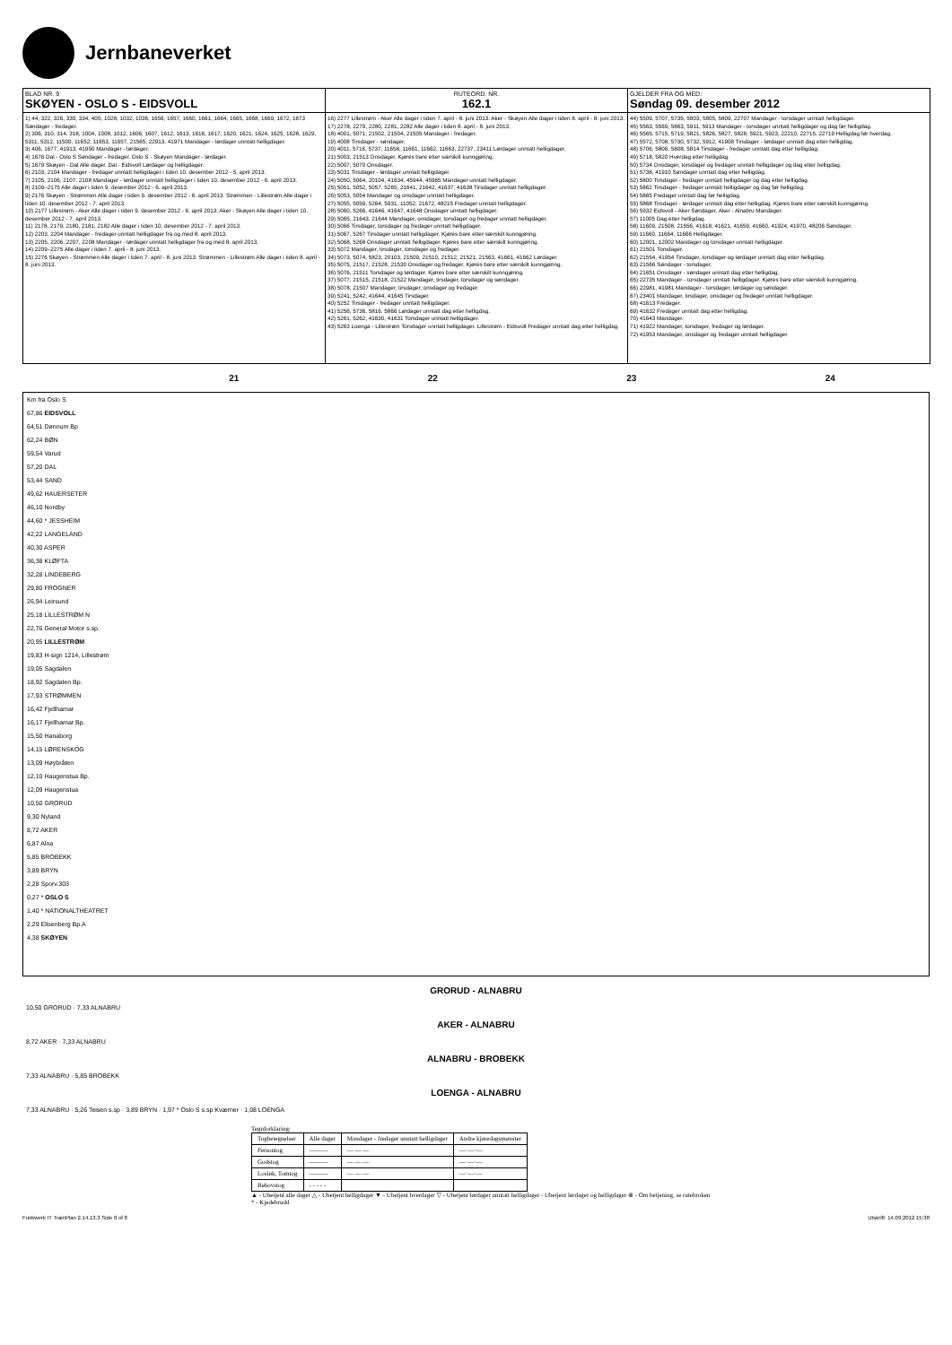Jernbaneverket
| BLAD NR. 9 SKØYEN - OSLO S - EIDSVOLL | RUTEORD. NR. 162.1 | GJELDER FRA OG MED: Søndag 09. desember 2012 |
| 1) 44, 322, 326, 330, 334, 405, 1028, 1032, 1036, 1656, 1657, 1660, 1661, 1664, 1665, 1668, 1669, 1672, 1673 Søndager - fredager. 2) 306, 310, 314, 318, 1004, 1008, 1012, 1606, 1607, 1612, 1613, 1616, 1617, 1620, 1621, 1624, 1625, 1628, 1629, 5311, 5312, 11500, 11652, 11653, 11657, 21565, 22913, 41971 Mandager - lørdager unntatt helligdager. 3) 406, 1677, 41913, 41990 Mandager - lørdager. 4) 1676 Dal - Oslo S Søndager - fredager. Oslo S - Skøyen Mandager - lørdager. 5) 1679 Skøyen - Dal Alle dager. Dal - Eidsvoll Lørdager og helligdager. 6) 2103, 2104 Mandager - fredager unntatt helligdager i tiden 10. desember 2012 - 5. april 2013. 7) 2105, 2106, 2107, 2108 Mandager - lørdager unntatt helligdager i tiden 10. desember 2012 - 6. april 2013. 8) 2109–2175 Alle dager i tiden 9. desember 2012 - 6. april 2013. 9) 2176 Skøyen - Strømmen Alle dager i tiden 9. desember 2012 - 6. april 2013. Strømmen - Lillestrøm Alle dager i tiden 10. desember 2012 - 7. april 2013. 10) 2177 Lillestrøm - Aker Alle dager i tiden 9. desember 2012 - 6. april 2013. Aker - Skøyen Alle dager i tiden 10. desember 2012 - 7. april 2013. 11) 2178, 2179, 2180, 2181, 2182 Alle dager i tiden 10. desember 2012 - 7. april 2013. 12) 2203, 2204 Mandager - fredager unntatt helligdager fra og med 8. april 2013. 13) 2205, 2206, 2207, 2208 Mandager - lørdager unntatt helligdager fra og med 8. april 2013. 14) 2209–2275 Alle dager i tiden 7. april - 8. juni 2013. 15) 2276 Skøyen - Strømmen Alle dager i tiden 7. april - 8. juni 2013. Strømmen - Lillestrøm Alle dager i tiden 8. april - 8. juni 2013. | 16) 2277 Lillestrøm - Aker Alle dager i tiden 7. april - 8. juni 2013. Aker - Skøyen Alle dager i tiden 8. april - 8. juni 2013. 17) 2278, 2279, 2280, 2281, 2282 Alle dager i tiden 8. april - 8. juni 2013. 18) 4001, 5071, 21502, 21504, 21505 Mandager - fredager. 19) 4008 Tirsdager - søndager. 20) 4011, 5716, 5737, 11658, 11661, 11662, 11663, 22737, 23411 Lørdager unntatt helligdager. 21) 5003, 21513 Onsdager. Kjøres bare etter særskilt kunngjøring. 22) 5007, 5070 Onsdager. 23) 5031 Tirsdager - lørdager unntatt helligdager. 24) 5050, 5064, 20104, 41634, 45944, 45965 Mandager unntatt helligdager. 25) 5051, 5052, 5057, 5265, 21641, 21642, 41637, 41638 Tirsdager unntatt helligdager. 26) 5053, 5054 Mandager og onsdager unntatt helligdager. 27) 5055, 5059, 5264, 5931, 11052, 21672, 48215 Fredager unntatt helligdager. 28) 5060, 5266, 41646, 41647, 41648 Onsdager unntatt helligdager. 29) 5065, 21643, 21644 Mandager, onsdager, torsdager og fredager unntatt helligdager. 30) 5066 Tirsdager, torsdager og fredager unntatt helligdager. 31) 5067, 5267 Tirsdager unntatt helligdager. Kjøres bare etter særskilt kunngjøring. 32) 5068, 5268 Onsdager unntatt helligdager. Kjøres bare etter særskilt kunngjøring. 33) 5072 Mandager, tirsdager, torsdager og fredager. 34) 5073, 5074, 5823, 20103, 21509, 21510, 21512, 21521, 21563, 41661, 41662 Lørdager. 35) 5075, 21517, 21528, 21530 Onsdager og fredager. Kjøres bare etter særskilt kunngjøring. 36) 5076, 21511 Torsdager og lørdager. Kjøres bare etter særskilt kunngjøring. 37) 5077, 21515, 21518, 21522 Mandager, tirsdager, torsdager og søndager. 38) 5078, 21507 Mandager, tirsdager, onsdager og fredager. 39) 5241, 5242, 41644, 41645 Tirsdager. 40) 5252 Tirsdager - fredager unntatt helligdager. 41) 5256, 5736, 5816, 5866 Lørdager unntatt dag etter helligdag. 42) 5261, 5262, 41630, 41631 Torsdager unntatt helligdager. 43) 5263 Loenga - Lillestrøm Torsdager unntatt helligdager. Lillestrøm - Eidsvoll Fredager unntatt dag etter helligdag. | 44) 5509, 5707, 5735, 5803, 5805, 5809, 22707 Mandager - torsdager unntatt helligdager. 45) 5563, 5569, 5863, 5911, 5913 Mandager - torsdager unntatt helligdager og dag før helligdag. 46) 5565, 5715, 5719, 5821, 5826, 5827, 5828, 5921, 5923, 22210, 22715, 22719 Helligdag før hverdag. 47) 5572, 5708, 5730, 5732, 5912, 41908 Tirsdager - lørdager unntatt dag etter helligdag. 48) 5706, 5806, 5808, 5814 Tirsdager - fredager unntatt dag etter helligdag. 49) 5718, 5820 Hverdag etter helligdag. 50) 5734 Onsdager, torsdager og fredager unntatt helligdager og dag etter helligdag. 51) 5738, 41910 Søndager unntatt dag etter helligdag. 52) 5800 Tirsdager - fredager unntatt helligdager og dag etter helligdag. 53) 5862 Tirsdager - fredager unntatt helligdager og dag før helligdag. 54) 5865 Fredager unntatt dag før helligdag. 55) 5868 Tirsdager - lørdager unntatt dag etter helligdag. Kjøres bare etter særskilt kunngjøring. 56) 5932 Eidsvoll - Aker Søndager. Aker - Alnabru Mandager. 57) 11005 Dag etter helligdag. 58) 11609, 21508, 21556, 41618, 41621, 41659, 41660, 41924, 41970, 48206 Søndager. 59) 11660, 11664, 11666 Helligdager. 60) 12001, 12002 Mandager og torsdager unntatt helligdager. 61) 21501 Torsdager. 62) 21554, 41954 Tirsdager, torsdager og lørdager unntatt dag etter helligdag. 63) 21566 Søndager - torsdager. 64) 21651 Onsdager - søndager unntatt dag etter helligdag. 65) 22735 Mandager - torsdager unntatt helligdager. Kjøres bare etter særskilt kunngjøring. 66) 22981, 41981 Mandager - torsdager, lørdager og søndager. 67) 23401 Mandager, tirsdager, onsdager og fredager unntatt helligdager. 68) 41613 Fredager. 69) 41632 Fredager unntatt dag etter helligdag. 70) 41643 Mandager. 71) 41922 Mandager, torsdager, fredager og lørdager. 72) 41953 Mandager, onsdager og fredager unntatt helligdager. |
21 22 23 24
Km fra Oslo S
67,86 EIDSVOLL
64,51 Dønnum Bp
62,24 BØN
59,54 Varud
57,20 DAL
53,44 SAND
49,62 HAUERSETER
46,10 Nordby
44,60 * JESSHEIM
42,22 LANGELAND
40,30 ASPER
36,38 KLØFTA
32,28 LINDEBERG
29,80 FROGNER
26,94 Leirsund
25,18 LILLESTRØM N
22,76 General Motor s.sp.
20,95 LILLESTRØM
19,83 H-sign 1214, Lillestrøm
19,05 Sagdalen
18,92 Sagdalen Bp.
17,93 STRØMMEN
16,42 Fjellhamar
16,17 Fjellhamar Bp.
15,50 Hanaborg
14,15 LØRENSKOG
13,09 Høybråten
12,10 Haugenstua Bp.
12,09 Haugenstua
10,50 GRORUD
9,30 Nyland
8,72 AKER
6,87 Alna
5,85 BROBEKK
3,89 BRYN
2,28 Sporv.303
0,27 * OSLO S
1,40 * NATIONALTHEATRET
2,29 Elisenberg Bp.A
4,38 SKØYEN
GRORUD - ALNABRU
10,50 GRORUD · 7,33 ALNABRU
AKER - ALNABRU
8,72 AKER · 7,33 ALNABRU
ALNABRU - BROBEKK
7,33 ALNABRU · 5,85 BROBEKK
LOENGA - ALNABRU
7,33 ALNABRU · 5,26 Teisen s.sp · 3,89 BRYN · 1,97 * Oslo S s.sp Kværner · 1,08 LOENGA
Tegnforklaring:
| Togbetegnelser | Alle dager | Mandager - fredager unntatt helligdager | Andre kjøredagsmønster |
| Persontog | ——— | — — — | —·—·— |
| Godstog | ——— | — — — | —·—·— |
| Losløk, Tomtog | ——— | — — — | —·—·— |
| Behovstog | - - - - - | | |
▲ - Ubetjent alle dager △ - Ubetjent helligdager ▼ - Ubetjent hverdager ▽ - Ubetjent lørdager unntatt helligdager - Ubetjent lørdager og helligdager ⊗ - Om betjening, se rutebroken
* - Kjedebrudd
Funkwerk IT TrainPlan 2.14.13.3 Side 8 of 8 Utskrift: 14.09.2012 15:38